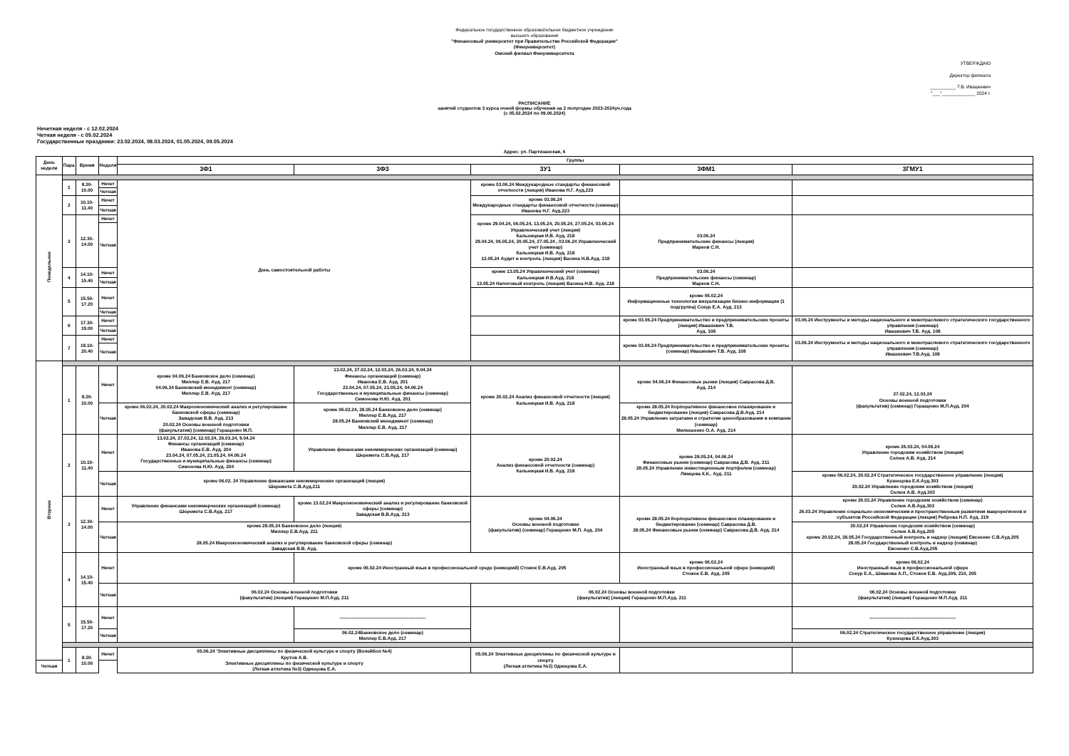Федеральное государственное образовательное бюджетное учреждение
высшего образования
"Финансовый университет при Правительстве Российской Федерации"
(Финуниверситет)
Омский филиал Финуниверситета
УТВЕРЖДАЮ
Директор филиала
__________ Т.В. Ивашкевич
"___"_____________ 2024 г.
РАСПИСАНИЕ
занятий студентов 3 курса очной формы обучения на 2 полугодие 2023-2024уч.года
(с 05.02.2024 по 09.06.2024)
Нечетная неделя - с 12.02.2024
Четная неделя - с 05.02.2024
Государственные праздники: 23.02.2024, 08.03.2024, 01.05.2024, 09.05.2024
Адрес: ул. Партизанская, 6
| День недели | Пара | Время | Неделя | Группы | | | | |
| --- | --- | --- | --- | --- | --- | --- | --- | --- |
| | | | | 3Ф1 | 3Ф3 | 3У1 | 3ФМ1 | 3ГМУ1 |
| Понедельник | | | | | | | | |
| | 1 | 8.30-10.00 | Нечет | День самостоятельной работы | | кроме 03.06.24 Международные стандарты финансовой отчетности (лекция) Иванова Н.Г. Ауд.223 | | |
| | | | Четная | | | | | |
| | 2 | 10.10-11.40 | Нечет | | | кроме 03.06.24 Международные стандарты финансовой отчетности (семинар) Иванова Н.Г. Ауд.223 | | |
| | | | Четная | | | | | |
| | 3 | 12.30-14.00 | Нечет | | | кроме 29.04.24, 06.05.24, 13.05.24, 20.05.24, 27.05.24, 03.06.24 Управленческий учет (лекция) Кальницкая И.В. Ауд. 218 29.04.24, 06.05.24, 20.05.24, 27.05.24 , 03.06.24 Управленческий учет (семинар) Кальницкая И.В. Ауд. 218 13.05.24 Аудит и контроль (лекция) Васина Н.В.Ауд. 218 | 03.06.24 Предпринимательские финансы (лекция) Марков С.Н. | |
| | | | Четная | | | | | |
| | 4 | 14.10-15.40 | Нечет | | | кроме 13.05.24 Управленческий учет (семинар) Кальницкая И.В.Ауд. 218 13.05.24 Налоговый контроль (лекция) Васина Н.В. Ауд. 218 | 03.06.24 Предпринимательские финансы (семинар) Марков С.Н. | |
| | | | Четная | | | | | |
| | 5 | 15.50-17.20 | Нечет | | | | кроме 05.02.24 Информационные технологии визуализации бизнес-информации (1 подгруппа) Сокур Е.А. Ауд. 213 | |
| | | | Четная | | | | | |
| | 6 | 17.30-19.00 | Нечет | | | | кроме 03.06.24 Предпринимательство и предпринимательские проекты (лекция) Ивашкевич Т.В. Ауд. 108 | 03.06.24 Инструменты и методы национального и межотраслевого стратегического государственного управления (семинар) Ивашкевич Т.В. Ауд. 108 |
| | | | Четная | | | | | |
| | 7 | 19.10-20.40 | Нечет | | | | кроме 03.06.24 Предпринимательство и предпринимательские проекты (семинар) Ивашкевич Т.В. Ауд. 108 | 03.06.24 Инструменты и методы национального и межотраслевого стратегического государственного управления (семинар) Ивашкевич Т.В.Ауд. 108 |
| | | | Четная | | | | | |
| Вторник | | | | | | | | |
| | 1 | 8.30-10.00 | Нечет | кроме 04.06.24 Банковское дело (семинар) Миллер Е.В. Ауд. 217 04.06.24 Банковский менеджмент (семинар) Миллер Е.В. Ауд. 217 | 13.02.24, 27.02.24, 12.03.24, 26.03.24, 9.04.24 Финансы организаций (семинар) Иванова Е.В. Ауд. 201 23.04.24, 07.05.24, 21.05.24, 04.06.24 Государственные и муниципальные финансы (семинар) Симонова Н.Ю. Ауд. 201 | кроме 20.02.24 Анализ финансовой отчетности (лекция) Кальницкая И.В. Ауд. 218 | кроме 04.06.24 Финансовые рынки (лекция) Саврасова Д.В. Ауд. 214 | 27.02.24, 12.03.24 Основы военной подготовки (факультатив) (семинар) Геращенко М.П.Ауд. 204 |
| | | | Четная | кроме 06.02.24, 20.02.24 Макроэкономический анализ и регулирование банковской сферы (семинар) Завадская В.В. Ауд. 213 20.02.24 Основы военной подготовки (факультатив) (семинар) Геращенко М.П. | кроме 06.02.24, 28.05.24 Банковское дело (семинар) Миллер Е.В.Ауд. 217 28.05.24 Банковский менеджмент (семинар) Миллер Е.В. Ауд. 217 | | кроме 28.05.24 Корпоративное финансовое планирование и бюджетирование (лекция) Саврасова Д.В.Ауд. 214 28.05.24 Управление затратами и стратегии ценообразования в компании (семинар) Милюшенко О.А. Ауд. 214 | |
| | 2 | 10.10-11.40 | Нечет | 13.02.24, 27.02.24, 12.03.24, 26.03.24, 9.04.24 Финансы организаций (семинар) Иванова Е.В. Ауд. 204 23.04.24, 07.05.24, 21.05.24, 04.06.24 Государственные и муниципальные финансы (семинар) Симонова Н.Ю. Ауд. 204 | Управление финансами некоммерческих организаций (семинар) Шеремета С.В.Ауд. 217 | кроме 20.02.24 Анализ финансовой отчетности (семинар) Кальницкая И.В. Ауд. 218 | кроме 28.05.24, 04.06.24 Финансовые рынки (семинар) Саврасова Д.В. Ауд. 211 28.05.24 Управление инвестиционным портфелем (семинар) Лямцева К.К.. Ауд. 211 | кроме 26.03.24, 04.06.24 Управление городским хозяйством (лекция) Селюк А.В. Ауд. 214 |
| | | | Четная | кроме 06.02. 24 Управление финансами некоммерческих организаций (лекция) Шеремета С.В.Ауд.211 | | | | кроме 06.02.24, 20.02.24 Стратегическое государственное управление (лекция) Кузнецова Е.К.Ауд.303 20.02.24 Управление городским хозяйством (лекция) Селюк А.В. Ауд.303 |
| | 3 | 12.30-14.00 | Нечет | Управление финансами некоммерческих организаций (семинар) Шеремета С.В.Ауд. 217 | кроме 13.02.24 Макроэкономический анализ и регулирование банковской сферы (семинар) Завадская В.В.Ауд. 213 | кроме 04.06.24 Основы военной подготовки (факультатив) (семинар) Геращенко М.П. Ауд. 204 | кроме 28.05.24 Корпоративное финансовое планирование и бюджетирование (семинар) Саврасова Д.В. 28.05.24 Финансовые рынки (семинар) Саврасова Д.В. Ауд. 214 | кроме 26.03.24 Управление городским хозяйством (семинар) Селюк А.В.Ауд.303 26.03.24 Управление социально-экономическим и пространственным развитием макрорегионов и субъектов Российской Федерации (лекция) Реброва Н.П. Ауд. 219 |
| | | | Четная | кроме 28.05.24 Банковское дело (лекция) Миллер Е.В.Ауд. 211 28.05.24 Макроэкономический анализ и регулирование банковской сферы (семинар) Завадская В.В. Ауд. | | | | 20.02.24 Управление городским хозяйством (семинар) Селюк А.В.Ауд.205 кроме 20.02.24, 28.05.24 Государственный контроль и надзор (лекция) Евсеенко С.В.Ауд.205 28.05.24 Государственный контроль и надзор (семинар) Евсеенко С.В.Ауд.205 |
| | 4 | 14.10-15.40 | Нечет | | кроме 06.02.24 Иностранный язык в профессиональной среде (немецкий) Стожок Е.В.Ауд. 205 | | кроме 06.02.24 Иностранный язык в профессиональной сфере (немецкий) Стожок Е.В. Ауд. 205 | кроме 06.02.24 Иностранный язык в профессиональной сфере Сокур Е.А., Шмакова А.П., Стожок Е.В. Ауд.209, 210, 205 |
| | | | Четная | 06.02.24 Основы военной подготовки (факультатив) (лекция) Геращенко М.П.Ауд. 211 | | 06.02.24 Основы военной подготовки (факультатив) (лекция) Геращенко М.П.Ауд. 211 | | 06.02.24 Основы военной подготовки (факультатив) (лекция) Геращенко М.П.Ауд. 211 |
| | 5 | 15.50-17.20 | Нечет | | -------------------------------------------------------- | | | -------------------------------------------------------- |
| | | | Четная | | 06.02.24Банковское дело (семинар) Миллер Е.В.Ауд. 217 | | | 06.02.24 Стратегическое государственное управление (лекция) Кузнецова Е.К.Ауд.303 |
| | 1 | 8.30-10.00 | Нечет | 05.06.24 'Элективные дисциплины по физической культуре и спорту (Волейбол №4) Крутов А.В. Элективные дисциплины по физической культуре и спорту (Легкая атлетика №3) Одинцова Е.А. | | 05.06.24 Элективные дисциплины по физической культуре и спорту (Легкая атлетика №3) Одинцова Е.А. | | |
| Четная | | | | | | | | |